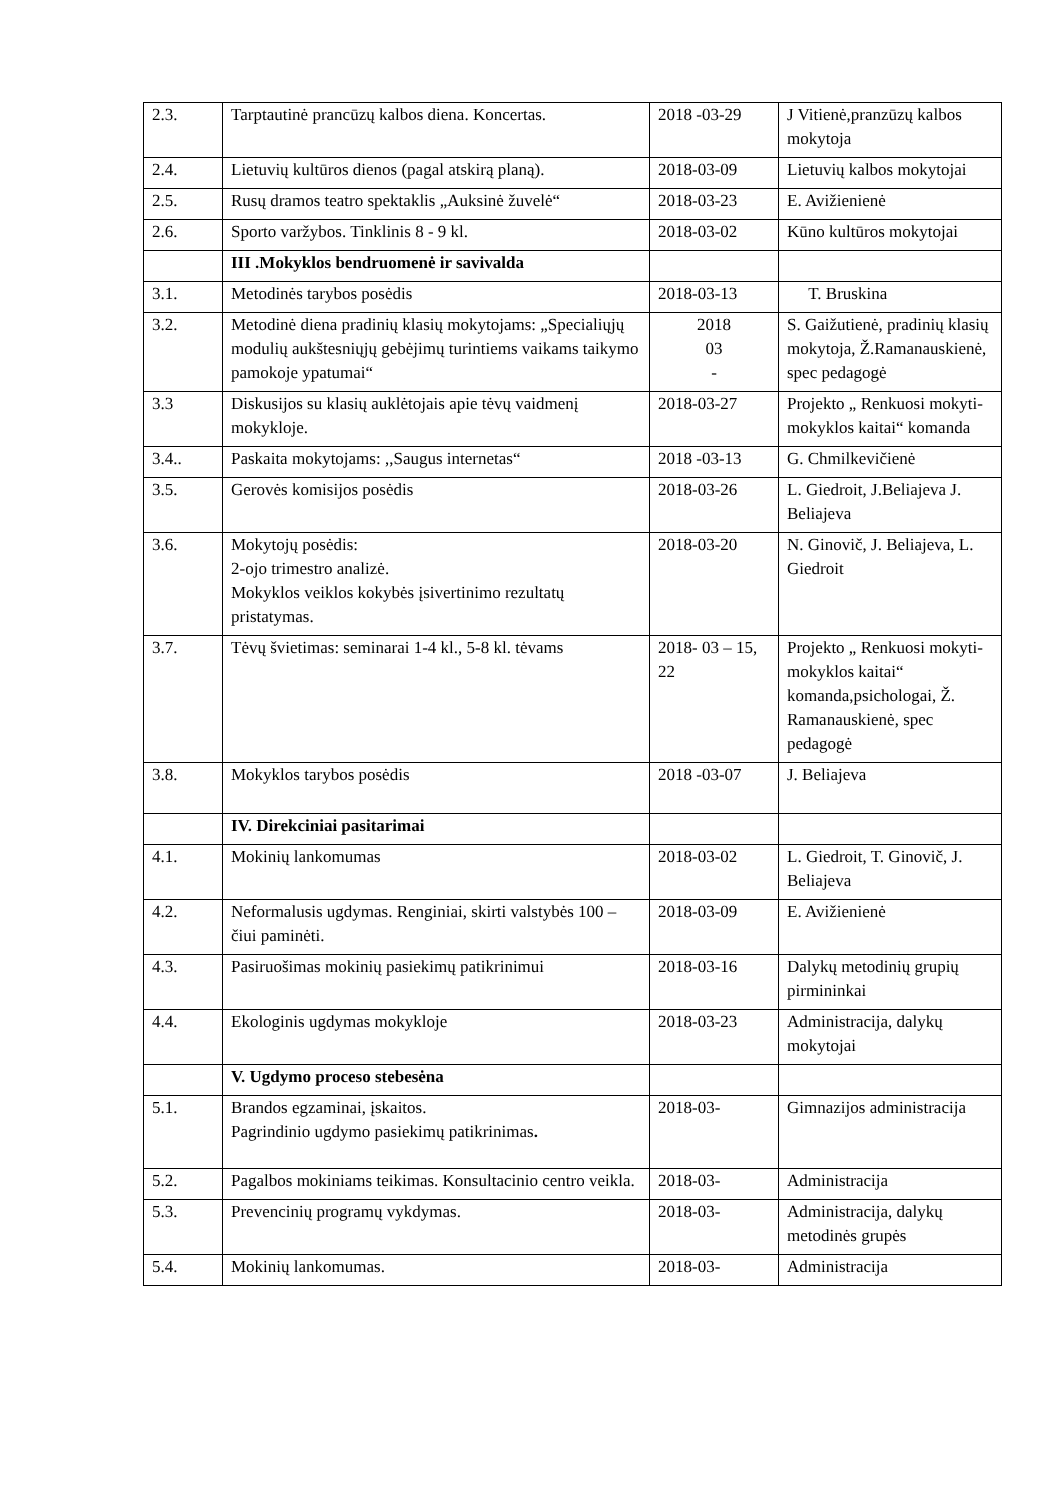| 2.3. | Tarptautinė prancūzų kalbos diena. Koncertas. | 2018 -03-29 | J Vitienė,pranzūzų kalbos mokytoja |
| 2.4. | Lietuvių kultūros dienos (pagal atskirą planą). | 2018-03-09 | Lietuvių kalbos mokytojai |
| 2.5. | Rusų dramos teatro spektaklis „Auksinė žuvelė“ | 2018-03-23 | E. Avižienienė |
| 2.6. | Sporto varžybos. Tinklinis 8 - 9 kl. | 2018-03-02 | Kūno kultūros mokytojai |
| | III .Mokyklos bendruomenė ir savivalda | | |
| 3.1. | Metodinės tarybos posėdis | 2018-03-13 | T. Bruskina |
| 3.2. | Metodinė diena pradinių klasių mokytojams: „Specialiųjų modulių aukštesniųjų gebėjimų turintiems vaikams taikymo pamokoje ypatumai“ | 2018 03 - | S. Gaižutienė, pradinių klasių mokytoja, Ž.Ramanauskienė, spec pedagogė |
| 3.3 | Diskusijos su klasių auklėtojais apie tėvų vaidmenį mokykloje. | 2018-03-27 | Projekto „ Renkuosi mokyti-mokyklos kaitai“ komanda |
| 3.4.. | Paskaita mokytojams: ,,Saugus internetas“ | 2018 -03-13 | G. Chmilkevičienė |
| 3.5. | Gerovės komisijos posėdis | 2018-03-26 | L. Giedroit, J.Beliajeva J. Beliajeva |
| 3.6. | Mokytojų posėdis: 2-ojo trimestro analizė. Mokyklos veiklos kokybės įsivertinimo rezultatų pristatymas. | 2018-03-20 | N. Ginovič, J. Beliajeva, L. Giedroit |
| 3.7. | Tėvų švietimas: seminarai 1-4 kl., 5-8 kl. tėvams | 2018- 03 – 15, 22 | Projekto „ Renkuosi mokyti-mokyklos kaitai“ komanda,psichologai, Ž. Ramanauskienė, spec pedagogė |
| 3.8. | Mokyklos tarybos posėdis | 2018 -03-07 | J. Beliajeva |
| | IV. Direkciniai pasitarimai | | |
| 4.1. | Mokinių lankomumas | 2018-03-02 | L. Giedroit, T. Ginovič, J. Beliajeva |
| 4.2. | Neformalusis ugdymas. Renginiai, skirti valstybės 100 –čiui paminėti. | 2018-03-09 | E. Avižienienė |
| 4.3. | Pasiruošimas mokinių pasiekimų patikrinimui | 2018-03-16 | Dalykų metodinių grupių pirmininkai |
| 4.4. | Ekologinis ugdymas mokykloje | 2018-03-23 | Administracija, dalykų mokytojai |
| | V. Ugdymo proceso stebesėna | | |
| 5.1. | Brandos egzaminai, įskaitos. Pagrindinio ugdymo pasiekimų patikrinimas . | 2018-03- | Gimnazijos administracija |
| 5.2. | Pagalbos mokiniams teikimas. Konsultacinio centro veikla. | 2018-03- | Administracija |
| 5.3. | Prevencinių programų vykdymas. | 2018-03- | Administracija, dalykų metodinės grupės |
| 5.4. | Mokinių lankomumas. | 2018-03- | Administracija |